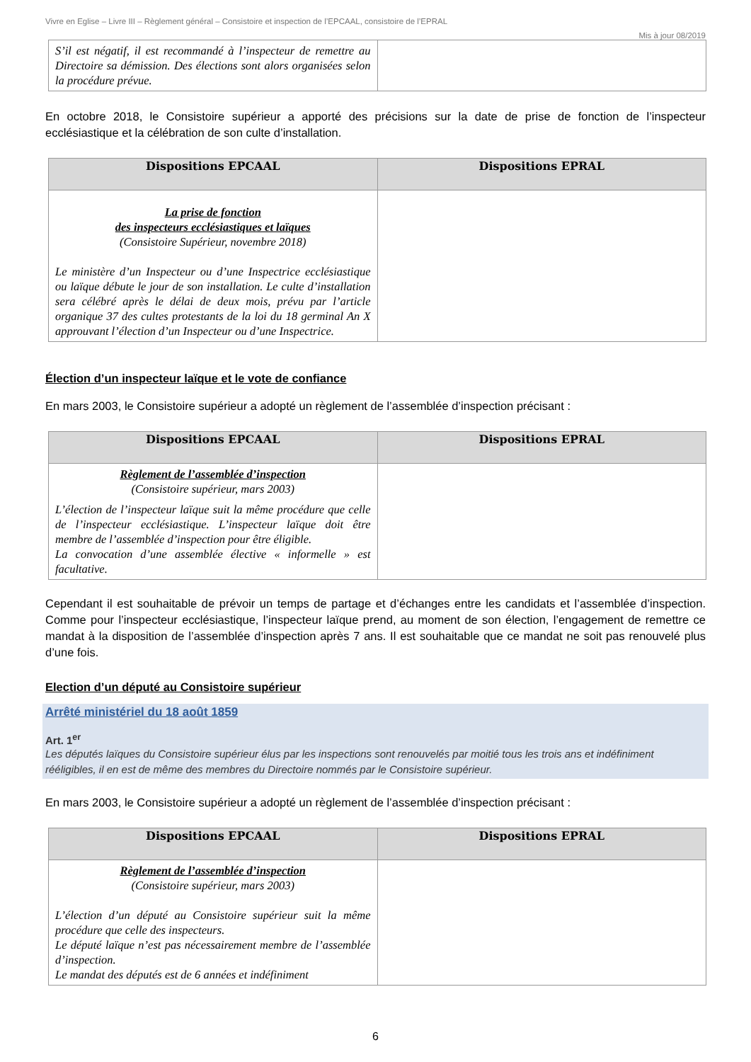Vivre en Eglise – Livre III – Règlement général – Consistoire et inspection de l’EPCAAL, consistoire de l’EPRAL
Mis à jour 08/2019
| S’il est négatif, il est recommandé à l’inspecteur de remettre au Directoire sa démission. Des élections sont alors organisées selon la procédure prévue. | |
En octobre 2018, le Consistoire supérieur a apporté des précisions sur la date de prise de fonction de l’inspecteur ecclésiastique et la célébration de son culte d’installation.
| Dispositions EPCAAL | Dispositions EPRAL |
| --- | --- |
| La prise de fonction des inspecteurs ecclésiastiques et laïques (Consistoire Supérieur, novembre 2018) Le ministère d’un Inspecteur ou d’une Inspectrice ecclésiastique ou laïque débute le jour de son installation. Le culte d’installation sera célébré après le délai de deux mois, prévu par l’article organique 37 des cultes protestants de la loi du 18 germinal An X approuvant l’élection d’un Inspecteur ou d’une Inspectrice. | |
Élection d’un inspecteur laïque et le vote de confiance
En mars 2003, le Consistoire supérieur a adopté un règlement de l’assemblée d’inspection précisant :
| Dispositions EPCAAL | Dispositions EPRAL |
| --- | --- |
| Règlement de l’assemblée d’inspection (Consistoire supérieur, mars 2003) L’élection de l’inspecteur laïque suit la même procédure que celle de l’inspecteur ecclésiastique. L’inspecteur laïque doit être membre de l’assemblée d’inspection pour être éligible. La convocation d’une assemblée élective « informelle » est facultative. | |
Cependant il est souhaitable de prévoir un temps de partage et d’échanges entre les candidats et l’assemblée d’inspection. Comme pour l’inspecteur ecclésiastique, l’inspecteur laïque prend, au moment de son élection, l’engagement de remettre ce mandat à la disposition de l’assemblée d’inspection après 7 ans. Il est souhaitable que ce mandat ne soit pas renouvelé plus d’une fois.
Election d’un député au Consistoire supérieur
Arrêté ministériel du 18 août 1859
Art. 1<sup>er</sup>
Les députés laïques du Consistoire supérieur élus par les inspections sont renouvelés par moitié tous les trois ans et indéfiniment rééligibles, il en est de même des membres du Directoire nommés par le Consistoire supérieur.
En mars 2003, le Consistoire supérieur a adopté un règlement de l’assemblée d’inspection précisant :
| Dispositions EPCAAL | Dispositions EPRAL |
| --- | --- |
| Règlement de l’assemblée d’inspection (Consistoire supérieur, mars 2003) L’élection d’un député au Consistoire supérieur suit la même procédure que celle des inspecteurs. Le député laïque n’est pas nécessairement membre de l’assemblée d’inspection. Le mandat des députés est de 6 années et indéfiniment | |
6